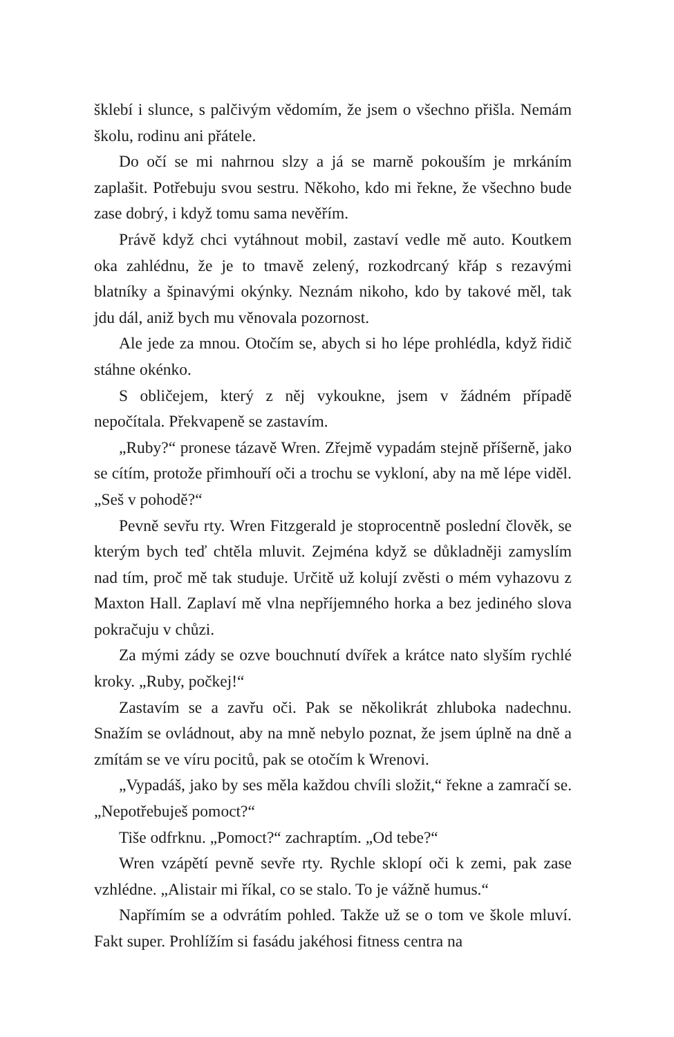šklebí i slunce, s palčivým vědomím, že jsem o všechno přišla. Nemám školu, rodinu ani přátele.
Do očí se mi nahrnou slzy a já se marně pokouším je mrkáním zaplašit. Potřebuju svou sestru. Někoho, kdo mi řekne, že všechno bude zase dobrý, i když tomu sama nevěřím.
Právě když chci vytáhnout mobil, zastaví vedle mě auto. Koutkem oka zahlédnu, že je to tmavě zelený, rozkodrcaný křáp s rezavými blatníky a špinavými okýnky. Neznám nikoho, kdo by takové měl, tak jdu dál, aniž bych mu věnovala pozornost.
Ale jede za mnou. Otočím se, abych si ho lépe prohlédla, když řidič stáhne okénko.
S obličejem, který z něj vykoukne, jsem v žádném případě nepočítala. Překvapeně se zastavím.
„Ruby?“ pronese tázavě Wren. Zřejmě vypadám stejně příšerně, jako se cítím, protože přimhouří oči a trochu se vykloní, aby na mě lépe viděl. „Seš v pohodě?“
Pevně sevřu rty. Wren Fitzgerald je stoprocentně poslední člověk, se kterým bych teď chtěla mluvit. Zejména když se důkladněji zamyslím nad tím, proč mě tak studuje. Určitě už kolují zvěsti o mém vyhazovu z Maxton Hall. Zaplaví mě vlna nepříjemného horka a bez jediného slova pokračuju v chůzi.
Za mými zády se ozve bouchnutí dvířek a krátce nato slyším rychlé kroky. „Ruby, počkej!“
Zastavím se a zavřu oči. Pak se několikrát zhluboka nadechnu. Snažím se ovládnout, aby na mně nebylo poznat, že jsem úplně na dně a zmítám se ve víru pocitů, pak se otočím k Wrenovi.
„Vypadáš, jako by ses měla každou chvíli složit,“ řekne a zamračí se. „Nepotřebuješ pomoct?“
Tiše odfrknu. „Pomoct?“ zachraptím. „Od tebe?“
Wren vzápětí pevně sevře rty. Rychle sklopí oči k zemi, pak zase vzhlédne. „Alistair mi říkal, co se stalo. To je vážně humus.“
Napřímím se a odvrátím pohled. Takže už se o tom ve škole mluví. Fakt super. Prohlížím si fasádu jakéhosi fitness centra na